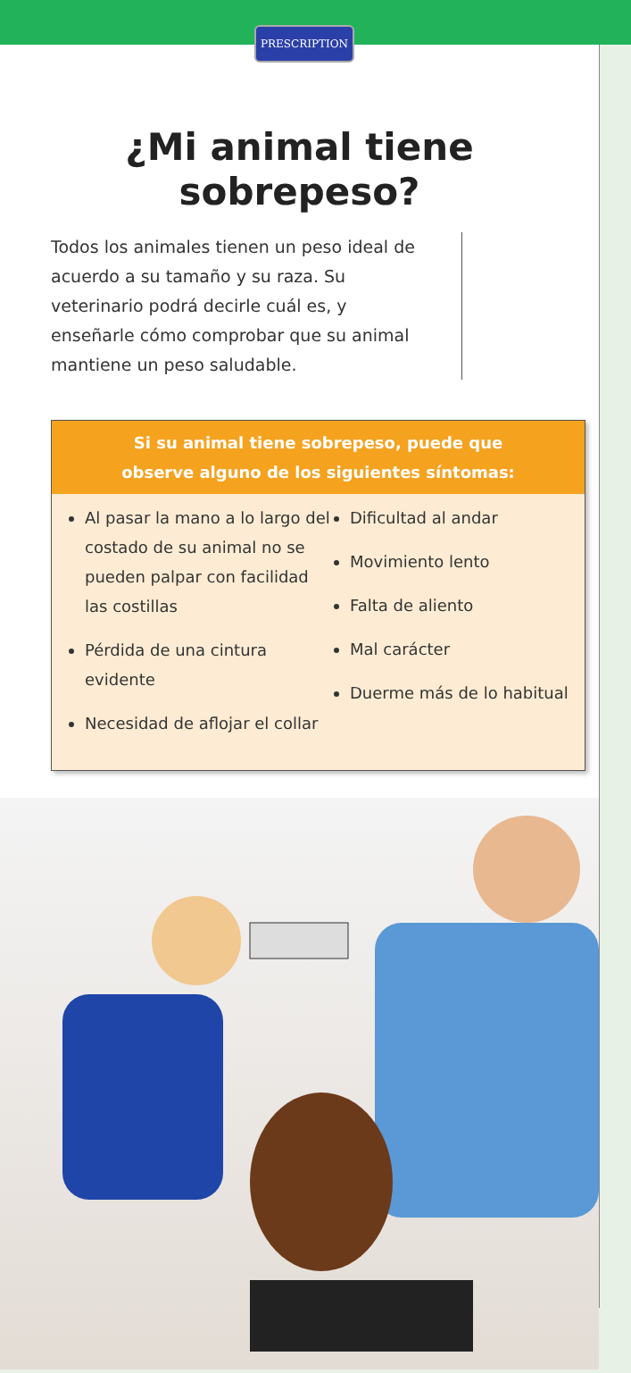PRESCRIPTION
¿Mi animal tiene
sobrepeso?
Todos los animales tienen un peso ideal de acuerdo a su tamaño y su raza. Su veterinario podrá decirle cuál es, y enseñarle cómo comprobar que su animal mantiene un peso saludable.
Si su animal tiene sobrepeso, puede que
observe alguno de los siguientes síntomas:
Al pasar la mano a lo largo del costado de su animal no se pueden palpar con facilidad las costillas
Pérdida de una cintura evidente
Necesidad de aflojar el collar
Dificultad al andar
Movimiento lento
Falta de aliento
Mal carácter
Duerme más de lo habitual